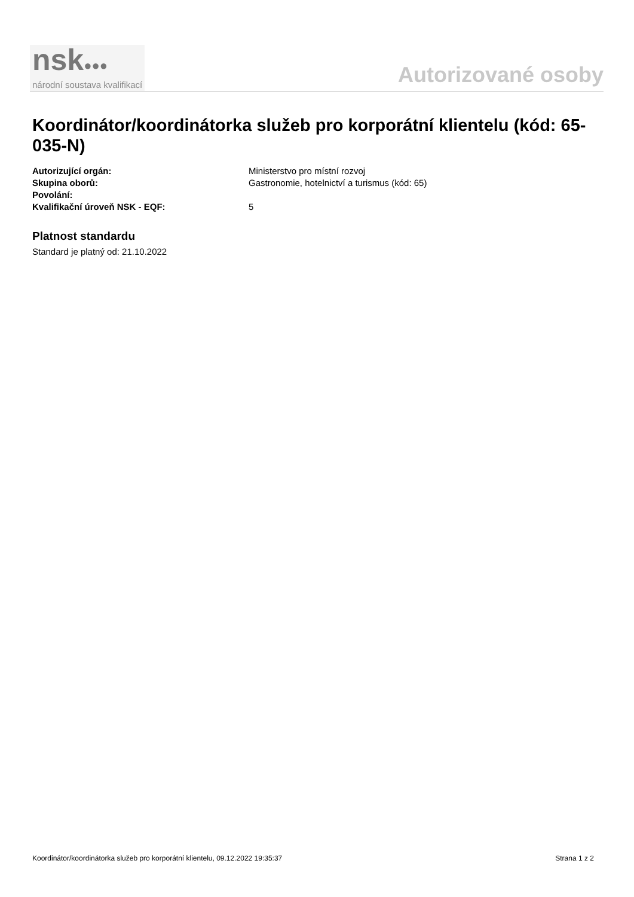nsk●●●
národní soustava kvalifikací
Autorizované osoby
Koordinátor/koordinátorka služeb pro korporátní klientelu (kód: 65-035-N)
Autorizující orgán: Ministerstvo pro místní rozvoj
Skupina oborů: Gastronomie, hotelnictví a turismus (kód: 65)
Povolání:
Kvalifikační úroveň NSK - EQF: 5
Platnost standardu
Standard je platný od: 21.10.2022
Koordinátor/koordinátorka služeb pro korporátní klientelu, 09.12.2022 19:35:37 Strana 1 z 2